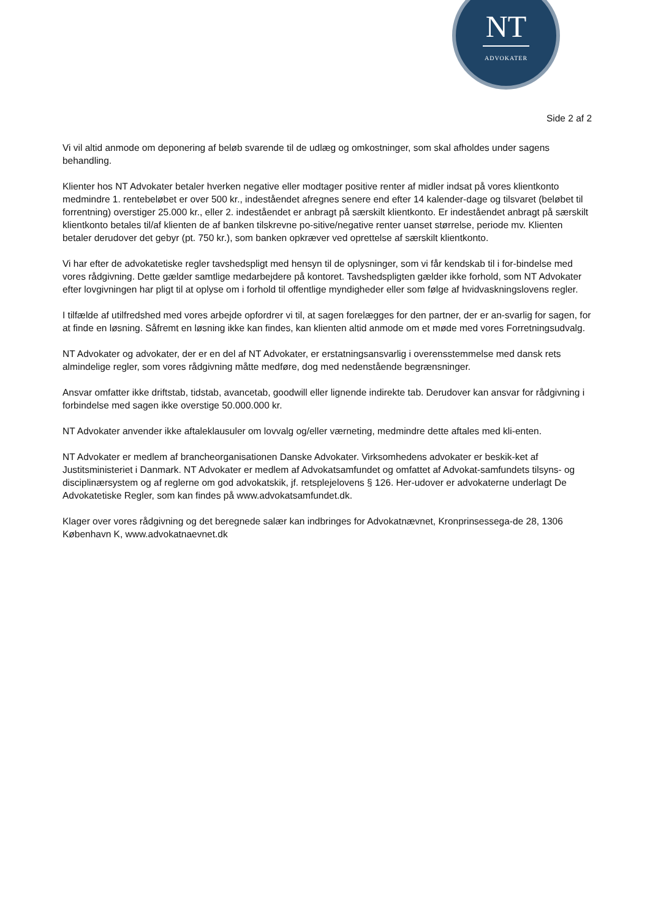NT
ADVOKATER
Side 2 af 2
Vi vil altid anmode om deponering af beløb svarende til de udlæg og omkostninger, som skal afholdes under sagens behandling.
Klienter hos NT Advokater betaler hverken negative eller modtager positive renter af midler indsat på vores klientkonto medmindre 1. rentebeløbet er over 500 kr., indeståendet afregnes senere end efter 14 kalender-dage og tilsvaret (beløbet til forrentning) overstiger 25.000 kr., eller 2. indeståendet er anbragt på særskilt klientkonto. Er indeståendet anbragt på særskilt klientkonto betales til/af klienten de af banken tilskrevne po-sitive/negative renter uanset størrelse, periode mv. Klienten betaler derudover det gebyr (pt. 750 kr.), som banken opkræver ved oprettelse af særskilt klientkonto.
Vi har efter de advokatetiske regler tavshedspligt med hensyn til de oplysninger, som vi får kendskab til i for-bindelse med vores rådgivning. Dette gælder samtlige medarbejdere på kontoret. Tavshedspligten gælder ikke forhold, som NT Advokater efter lovgivningen har pligt til at oplyse om i forhold til offentlige myndigheder eller som følge af hvidvaskningslovens regler.
I tilfælde af utilfredshed med vores arbejde opfordrer vi til, at sagen forelægges for den partner, der er an-svarlig for sagen, for at finde en løsning. Såfremt en løsning ikke kan findes, kan klienten altid anmode om et møde med vores Forretningsudvalg.
NT Advokater og advokater, der er en del af NT Advokater, er erstatningsansvarlig i overensstemmelse med dansk rets almindelige regler, som vores rådgivning måtte medføre, dog med nedenstående begrænsninger.
Ansvar omfatter ikke driftstab, tidstab, avancetab, goodwill eller lignende indirekte tab. Derudover kan ansvar for rådgivning i forbindelse med sagen ikke overstige 50.000.000 kr.
NT Advokater anvender ikke aftaleklausuler om lovvalg og/eller værneting, medmindre dette aftales med kli-enten.
NT Advokater er medlem af brancheorganisationen Danske Advokater. Virksomhedens advokater er beskik-ket af Justitsministeriet i Danmark. NT Advokater er medlem af Advokatsamfundet og omfattet af Advokat-samfundets tilsyns- og disciplinærsystem og af reglerne om god advokatskik, jf. retsplejelovens § 126. Her-udover er advokaterne underlagt De Advokatetiske Regler, som kan findes på www.advokatsamfundet.dk.
Klager over vores rådgivning og det beregnede salær kan indbringes for Advokatnævnet, Kronprinsessega-de 28, 1306 København K, www.advokatnaevnet.dk